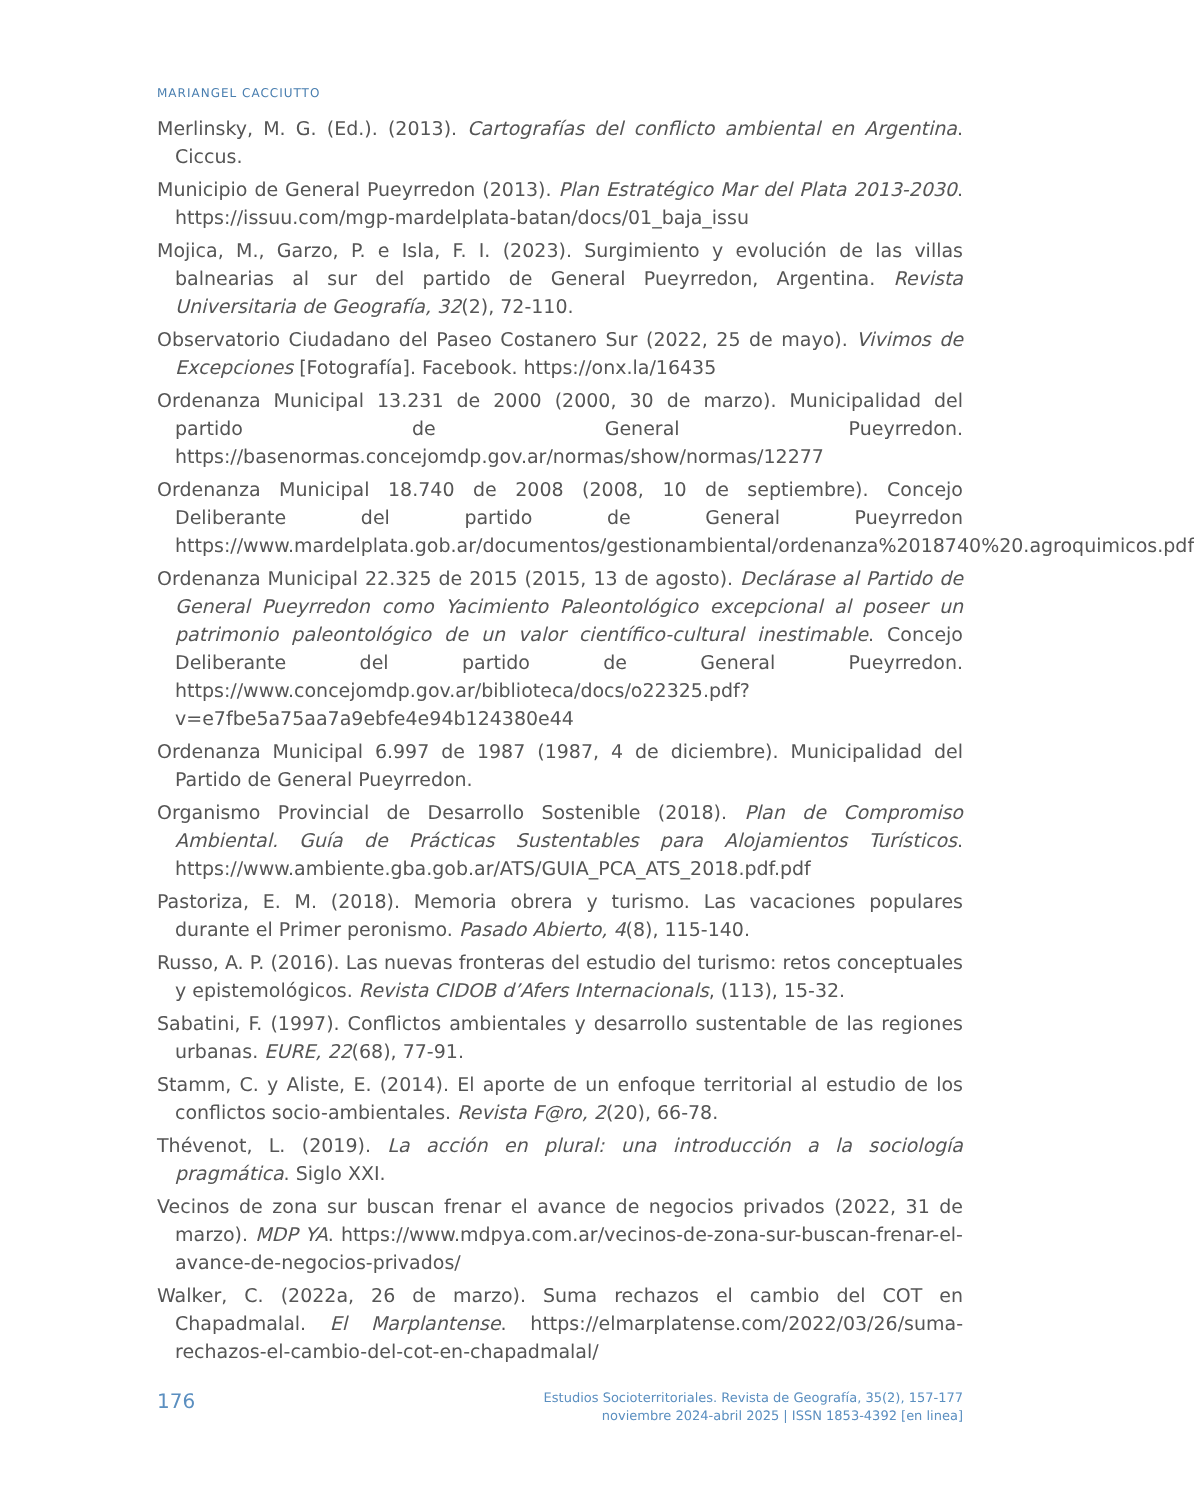MARIANGEL CACCIUTTO
Merlinsky, M. G. (Ed.). (2013). Cartografías del conflicto ambiental en Argentina. Ciccus.
Municipio de General Pueyrredon (2013). Plan Estratégico Mar del Plata 2013-2030. https://issuu.com/mgp-mardelplata-batan/docs/01_baja_issu
Mojica, M., Garzo, P. e Isla, F. I. (2023). Surgimiento y evolución de las villas balnearias al sur del partido de General Pueyrredon, Argentina. Revista Universitaria de Geografía, 32(2), 72-110.
Observatorio Ciudadano del Paseo Costanero Sur (2022, 25 de mayo). Vivimos de Excepciones [Fotografía]. Facebook. https://onx.la/16435
Ordenanza Municipal 13.231 de 2000 (2000, 30 de marzo). Municipalidad del partido de General Pueyrredon. https://basenormas.concejomdp.gov.ar/normas/show/normas/12277
Ordenanza Municipal 18.740 de 2008 (2008, 10 de septiembre). Concejo Deliberante del partido de General Pueyrredon https://www.mardelplata.gob.ar/documentos/gestionambiental/ordenanza%2018740%20.agroquimicos.pdf
Ordenanza Municipal 22.325 de 2015 (2015, 13 de agosto). Declárase al Partido de General Pueyrredon como Yacimiento Paleontológico excepcional al poseer un patrimonio paleontológico de un valor científico-cultural inestimable. Concejo Deliberante del partido de General Pueyrredon. https://www.concejomdp.gov.ar/biblioteca/docs/o22325.pdf?v=e7fbe5a75aa7a9ebfe4e94b124380e44
Ordenanza Municipal 6.997 de 1987 (1987, 4 de diciembre). Municipalidad del Partido de General Pueyrredon.
Organismo Provincial de Desarrollo Sostenible (2018). Plan de Compromiso Ambiental. Guía de Prácticas Sustentables para Alojamientos Turísticos. https://www.ambiente.gba.gob.ar/ATS/GUIA_PCA_ATS_2018.pdf.pdf
Pastoriza, E. M. (2018). Memoria obrera y turismo. Las vacaciones populares durante el Primer peronismo. Pasado Abierto, 4(8), 115-140.
Russo, A. P. (2016). Las nuevas fronteras del estudio del turismo: retos conceptuales y epistemológicos. Revista CIDOB d’Afers Internacionals, (113), 15-32.
Sabatini, F. (1997). Conflictos ambientales y desarrollo sustentable de las regiones urbanas. EURE, 22(68), 77-91.
Stamm, C. y Aliste, E. (2014). El aporte de un enfoque territorial al estudio de los conflictos socio-ambientales. Revista F@ro, 2(20), 66-78.
Thévenot, L. (2019). La acción en plural: una introducción a la sociología pragmática. Siglo XXI.
Vecinos de zona sur buscan frenar el avance de negocios privados (2022, 31 de marzo). MDP YA. https://www.mdpya.com.ar/vecinos-de-zona-sur-buscan-frenar-el-avance-de-negocios-privados/
Walker, C. (2022a, 26 de marzo). Suma rechazos el cambio del COT en Chapadmalal. El Marplantense. https://elmarplatense.com/2022/03/26/suma-rechazos-el-cambio-del-cot-en-chapadmalal/
176
Estudios Socioterritoriales. Revista de Geografía, 35(2), 157-177
noviembre 2024-abril 2025 | ISSN 1853-4392 [en linea]